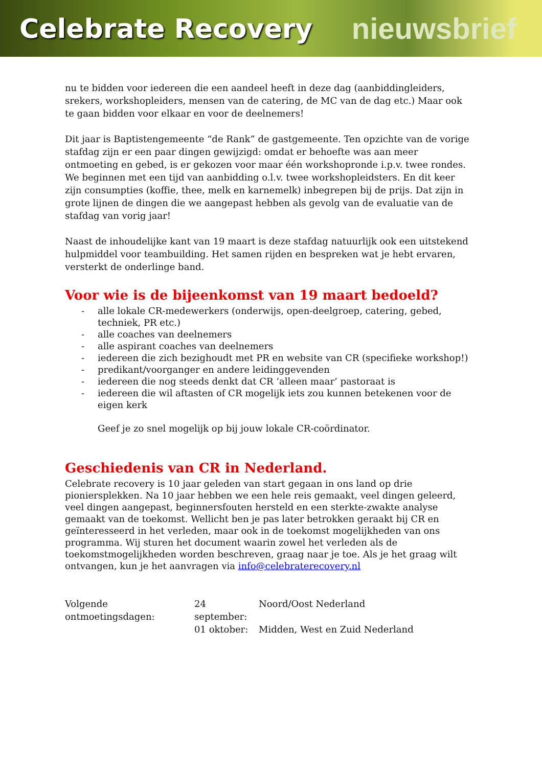Celebrate Recovery nieuwsbrief
nu te bidden voor iedereen die een aandeel heeft in deze dag (aanbiddingleiders, srekers, workshopleiders, mensen van de catering, de MC van de dag etc.) Maar ook te gaan bidden voor elkaar en voor de deelnemers!
Dit jaar is Baptistengemeente “de Rank” de gastgemeente. Ten opzichte van de vorige stafdag zijn er een paar dingen gewijzigd: omdat er behoefte was aan meer ontmoeting en gebed, is er gekozen voor maar één workshopronde i.p.v. twee rondes. We beginnen met een tijd van aanbidding o.l.v. twee workshopleidsters. En dit keer zijn consumpties (koffie, thee, melk en karnemelk) inbegrepen bij de prijs. Dat zijn in grote lijnen de dingen die we aangepast hebben als gevolg van de evaluatie van de stafdag van vorig jaar!
Naast de inhoudelijke kant van 19 maart is deze stafdag natuurlijk ook een uitstekend hulpmiddel voor teambuilding. Het samen rijden en bespreken wat je hebt ervaren, versterkt de onderlinge band.
Voor wie is de bijeenkomst van 19 maart bedoeld?
- alle lokale CR-medewerkers (onderwijs, open-deelgroep, catering, gebed, techniek, PR etc.)
- alle coaches van deelnemers
- alle aspirant coaches van deelnemers
- iedereen die zich bezighoudt met PR en website van CR (specifieke workshop!)
- predikant/voorganger en andere leidinggevenden
- iedereen die nog steeds denkt dat CR ‘alleen maar’ pastoraat is
- iedereen die wil aftasten of CR mogelijk iets zou kunnen betekenen voor de eigen kerk
Geef je zo snel mogelijk op bij jouw lokale CR-coördinator.
Geschiedenis van CR in Nederland.
Celebrate recovery is 10 jaar geleden van start gegaan in ons land op drie pioniersplekken. Na 10 jaar hebben we een hele reis gemaakt, veel dingen geleerd, veel dingen aangepast, beginnersfouten hersteld en een sterkte-zwakte analyse gemaakt van de toekomst. Wellicht ben je pas later betrokken geraakt bij CR en geïnteresseerd in het verleden, maar ook in de toekomst mogelijkheden van ons programma. Wij sturen het document waarin zowel het verleden als de toekomstmogelijkheden worden beschreven, graag naar je toe. Als je het graag wilt ontvangen, kun je het aanvragen via info@celebraterecovery.nl
Volgende ontmoetingsdagen:
24 september: Noord/Oost Nederland 01 oktober: Midden, West en Zuid Nederland